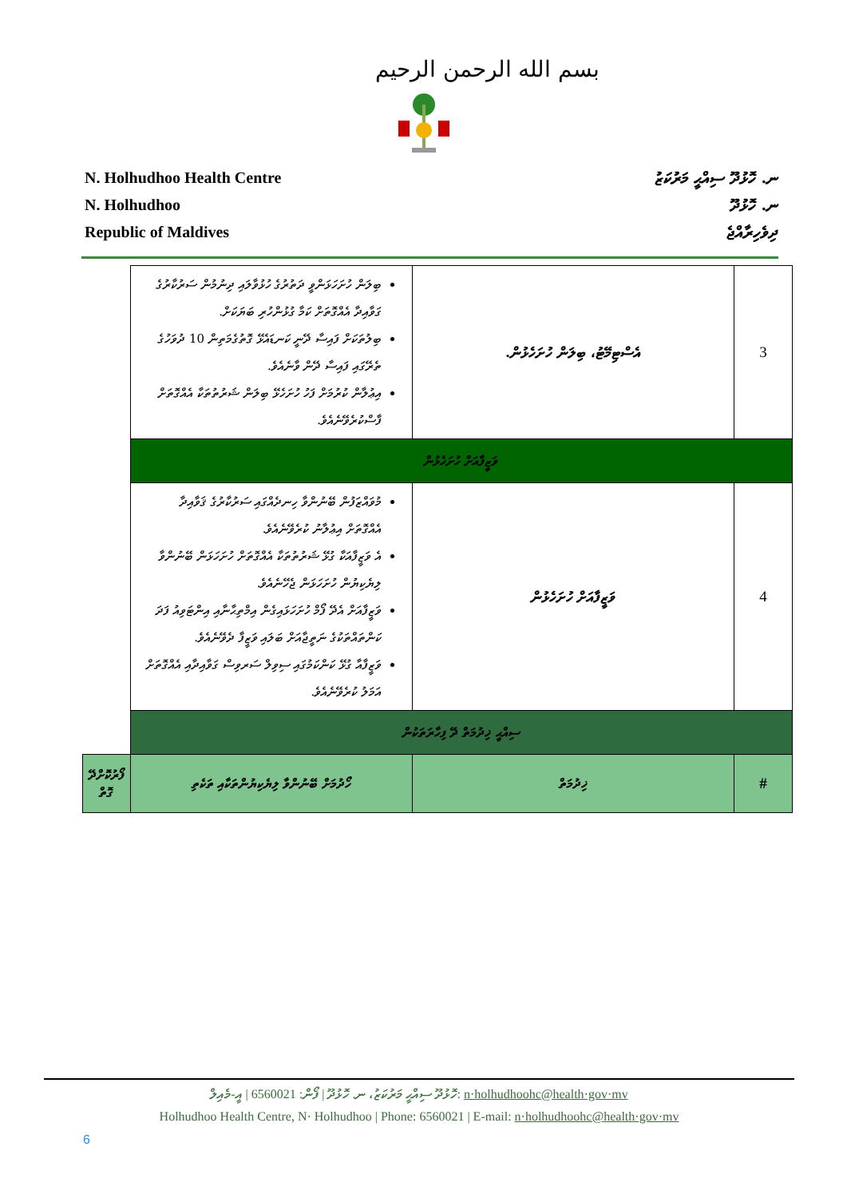بسم الله الرحمن الرحيم
N. Holhudhoo Health Centre
N. Holhudhoo
Republic of Maldives
ނ. ހޮޅުދޫ ސިއްޙީ މަރުކަޒު
ނ. ހޮޅުދޫ
ދިވެހިރާއްޖެ
| 3 | އެސްޓިމޭޓު، ބިލަން ހުށަހެޅުން. | ބިލަން ހުށަހަޅަންވީ ދަތުރުގެ ހުޅުވާލައި ދިނުމުން ސަރުކާރުގެ ގަވާއިދާ އެއްގޮތަށް ކަމާ ގުޅުންހުރި ބަޔަކަށް. ބިލުތަކަށް ފައިސާ ދޭނީ ކަނޑައެޅޭ ގޮތުގެމަތިން 10 ދުވަހުގެ ތެރޭގައި ފައިސާ ދޭން ވާނެއެވެ. އިޢުލާން ކުރުމަށް ފަހު ހުށަހެޅޭ ބިލަން ޝަރުތުތަކާ އެއްގޮތަށް ފާސްކުރެވޭނެއެވެ. | |
| ވަޒީފާއަށް ހުށަހެޅުން | | | |
| 4 | ވަޒީފާއަށް ހުށަހެޅުން | މުވައްޒަފުން ބޭނުންވާ ހިނދެއްގައި ސަރުކާރުގެ ޤަވާއިދާ އެއްގޮތަށް އިޢުލާނު ކުރެވޭނެއެވެ. އެ ވަޒީފާއަކާ ގުޅޭ ޝަރުތުތަކާ އެއްގޮތަށް ހުށަހަޅަން ބޭނުންވާ ލިޔެކިޔުން ހުށަހަޅަން ޖެހޭނެއެވެ. ވަޒީފާއަށް އެދޭ ފޯމް ހުށަހަޅައިގެން އިމްތިޙާނާއި އިންޓަވިއު ފަދަ ކަންތައްތަކުގެ ނަތީޖާއަށް ބަލައި ވަޒީފާ ދެވޭނެއެވެ. ވަޒީފާއާ ގުޅޭ ކަންކަމުގައި ސިވިލް ސަރވިސް ގަވާއިދާއި އެއްގޮތަށް އަމަލު ކުރެވޭނެއެވެ. | |
| ސިއްޙީ ޚިދުމަތް ދޭ ފިހާރަތަކުން | | | |
| # | ޚިދުމަތް | ހޯދުމަށް ބޭނުންވާ ލިޔެކިޔުންތަކާއި ތަކެތި | ފޯރުކޮށްދޭ ގޮތް |
ހޮޅުދޫ ސިއްޙީ މަރުކަޒު، ނ. ހޮޅުދޫ | ފޯން: 6560021 | އީ-މެއިލް: n·holhudhoohc@health·gov·mv
Holhudhoo Health Centre, N· Holhudhoo | Phone: 6560021 | E-mail: n·holhudhoohc@health·gov·mv
6